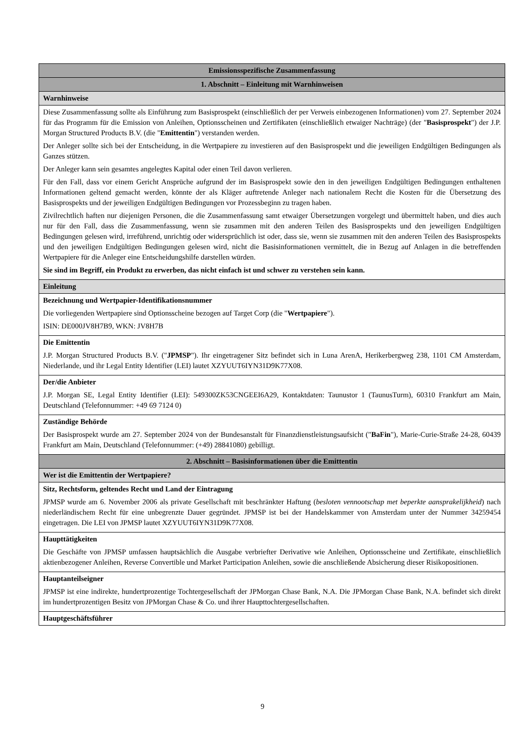| Emissionsspezifische Zusammenfassung |
| --- |
| 1. Abschnitt – Einleitung mit Warnhinweisen |
| Warnhinweise |
| Diese Zusammenfassung sollte als Einführung zum Basisprospekt (einschließlich der per Verweis einbezogenen Informationen) vom 27. September 2024 für das Programm für die Emission von Anleihen, Optionsscheinen und Zertifikaten (einschließlich etwaiger Nachträge) (der " Basisprospekt ") der J.P. Morgan Structured Products B.V. (die " Emittentin ") verstanden werden. Der Anleger sollte sich bei der Entscheidung, in die Wertpapiere zu investieren auf den Basisprospekt und die jeweiligen Endgültigen Bedingungen als Ganzes stützen. Der Anleger kann sein gesamtes angelegtes Kapital oder einen Teil davon verlieren. Für den Fall, dass vor einem Gericht Ansprüche aufgrund der im Basisprospekt sowie den in den jeweiligen Endgültigen Bedingungen enthaltenen Informationen geltend gemacht werden, könnte der als Kläger auftretende Anleger nach nationalem Recht die Kosten für die Übersetzung des Basisprospekts und der jeweiligen Endgültigen Bedingungen vor Prozessbeginn zu tragen haben. Zivilrechtlich haften nur diejenigen Personen, die die Zusammenfassung samt etwaiger Übersetzungen vorgelegt und übermittelt haben, und dies auch nur für den Fall, dass die Zusammenfassung, wenn sie zusammen mit den anderen Teilen des Basisprospekts und den jeweiligen Endgültigen Bedingungen gelesen wird, irreführend, unrichtig oder widersprüchlich ist oder, dass sie, wenn sie zusammen mit den anderen Teilen des Basisprospekts und den jeweiligen Endgültigen Bedingungen gelesen wird, nicht die Basisinformationen vermittelt, die in Bezug auf Anlagen in die betreffenden Wertpapiere für die Anleger eine Entscheidungshilfe darstellen würden. Sie sind im Begriff, ein Produkt zu erwerben, das nicht einfach ist und schwer zu verstehen sein kann. |
| Einleitung |
| Bezeichnung und Wertpapier-Identifikationsnummer Die vorliegenden Wertpapiere sind Optionsscheine bezogen auf Target Corp (die " Wertpapiere "). ISIN: DE000JV8H7B9, WKN: JV8H7B |
| Die Emittentin J.P. Morgan Structured Products B.V. (" JPMSP "). Ihr eingetragener Sitz befindet sich in Luna ArenA, Herikerbergweg 238, 1101 CM Amsterdam, Niederlande, und ihr Legal Entity Identifier (LEI) lautet XZYUUT6IYN31D9K77X08. |
| Der/die Anbieter J.P. Morgan SE, Legal Entity Identifier (LEI): 549300ZK53CNGEEI6A29, Kontaktdaten: Taunustor 1 (TaunusTurm), 60310 Frankfurt am Main, Deutschland (Telefonnummer: +49 69 7124 0) |
| Zuständige Behörde Der Basisprospekt wurde am 27. September 2024 von der Bundesanstalt für Finanzdienstleistungsaufsicht (" BaFin "), Marie-Curie-Straße 24-28, 60439 Frankfurt am Main, Deutschland (Telefonnummer: (+49) 28841080) gebilligt. |
| 2. Abschnitt – Basisinformationen über die Emittentin |
| Wer ist die Emittentin der Wertpapiere? |
| Sitz, Rechtsform, geltendes Recht und Land der Eintragung JPMSP wurde am 6. November 2006 als private Gesellschaft mit beschränkter Haftung ( besloten vennootschap met beperkte aansprakelijkheid ) nach niederländischem Recht für eine unbegrenzte Dauer gegründet. JPMSP ist bei der Handelskammer von Amsterdam unter der Nummer 34259454 eingetragen. Die LEI von JPMSP lautet XZYUUT6IYN31D9K77X08. |
| Haupttätigkeiten Die Geschäfte von JPMSP umfassen hauptsächlich die Ausgabe verbriefter Derivative wie Anleihen, Optionsscheine und Zertifikate, einschließlich aktienbezogener Anleihen, Reverse Convertible und Market Participation Anleihen, sowie die anschließende Absicherung dieser Risikopositionen. |
| Hauptanteilseigner JPMSP ist eine indirekte, hundertprozentige Tochtergesellschaft der JPMorgan Chase Bank, N.A. Die JPMorgan Chase Bank, N.A. befindet sich direkt im hundertprozentigen Besitz von JPMorgan Chase & Co. und ihrer Haupttochtergesellschaften. |
| Hauptgeschäftsführer |
9